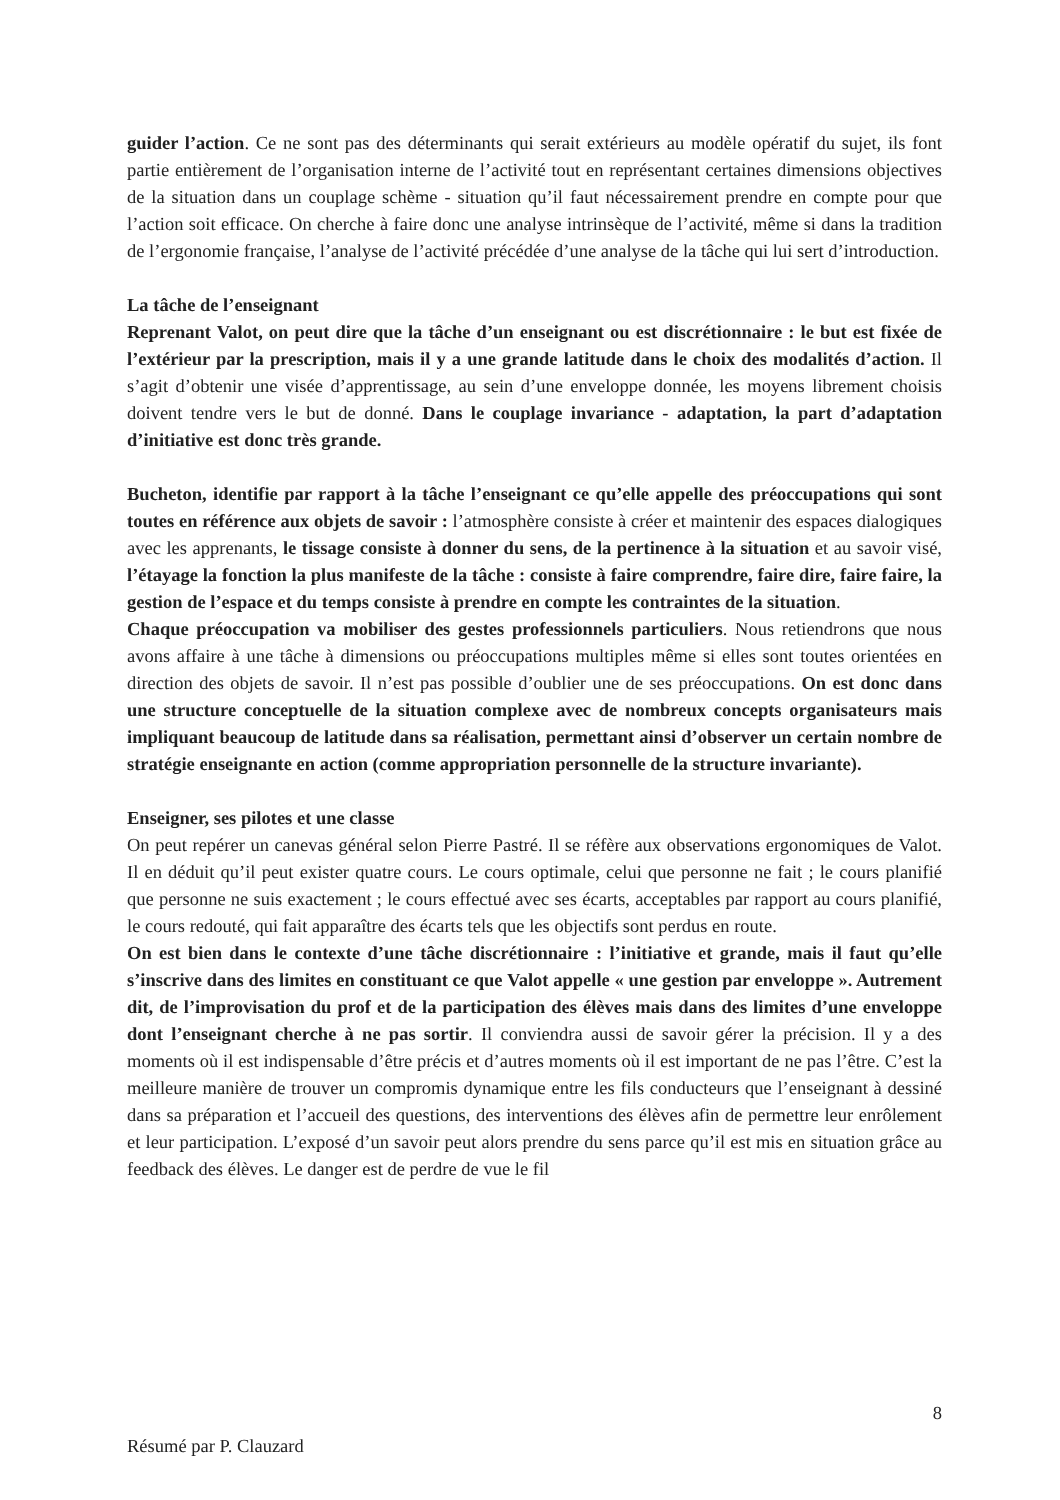guider l’action. Ce ne sont pas des déterminants qui serait extérieurs au modèle opératif du sujet, ils font partie entièrement de l’organisation interne de l’activité tout en représentant certaines dimensions objectives de la situation dans un couplage schème - situation qu’il faut nécessairement prendre en compte pour que l’action soit efficace. On cherche à faire donc une analyse intrinsèque de l’activité, même si dans la tradition de l’ergonomie française, l’analyse de l’activité précédée d’une analyse de la tâche qui lui sert d’introduction.
La tâche de l’enseignant
Reprenant Valot, on peut dire que la tâche d’un enseignant ou est discrétionnaire : le but est fixée de l’extérieur par la prescription, mais il y a une grande latitude dans le choix des modalités d’action. Il s’agit d’obtenir une visée d’apprentissage, au sein d’une enveloppe donnée, les moyens librement choisis doivent tendre vers le but de donné. Dans le couplage invariance - adaptation, la part d’adaptation d’initiative est donc très grande.
Bucheton, identifie par rapport à la tâche l’enseignant ce qu’elle appelle des préoccupations qui sont toutes en référence aux objets de savoir : l’atmosphère consiste à créer et maintenir des espaces dialogiques avec les apprenants, le tissage consiste à donner du sens, de la pertinence à la situation et au savoir visé, l’étayage la fonction la plus manifeste de la tâche : consiste à faire comprendre, faire dire, faire faire, la gestion de l’espace et du temps consiste à prendre en compte les contraintes de la situation.
Chaque préoccupation va mobiliser des gestes professionnels particuliers. Nous retiendrons que nous avons affaire à une tâche à dimensions ou préoccupations multiples même si elles sont toutes orientées en direction des objets de savoir. Il n’est pas possible d’oublier une de ses préoccupations. On est donc dans une structure conceptuelle de la situation complexe avec de nombreux concepts organisateurs mais impliquant beaucoup de latitude dans sa réalisation, permettant ainsi d’observer un certain nombre de stratégie enseignante en action (comme appropriation personnelle de la structure invariante).
Enseigner, ses pilotes et une classe
On peut repérer un canevas général selon Pierre Pastré. Il se réfère aux observations ergonomiques de Valot. Il en déduit qu’il peut exister quatre cours. Le cours optimale, celui que personne ne fait ; le cours planifié que personne ne suis exactement ; le cours effectué avec ses écarts, acceptables par rapport au cours planifié, le cours redouté, qui fait apparaître des écarts tels que les objectifs sont perdus en route.
On est bien dans le contexte d’une tâche discrétionnaire : l’initiative et grande, mais il faut qu’elle s’inscrive dans des limites en constituant ce que Valot appelle « une gestion par enveloppe ». Autrement dit, de l’improvisation du prof et de la participation des élèves mais dans des limites d’une enveloppe dont l’enseignant cherche à ne pas sortir. Il conviendra aussi de savoir gérer la précision. Il y a des moments où il est indispensable d’être précis et d’autres moments où il est important de ne pas l’être. C’est la meilleure manière de trouver un compromis dynamique entre les fils conducteurs que l’enseignant à dessiné dans sa préparation et l’accueil des questions, des interventions des élèves afin de permettre leur enrôlement et leur participation. L’exposé d’un savoir peut alors prendre du sens parce qu’il est mis en situation grâce au feedback des élèves. Le danger est de perdre de vue le fil
8
Résumé par P. Clauzard